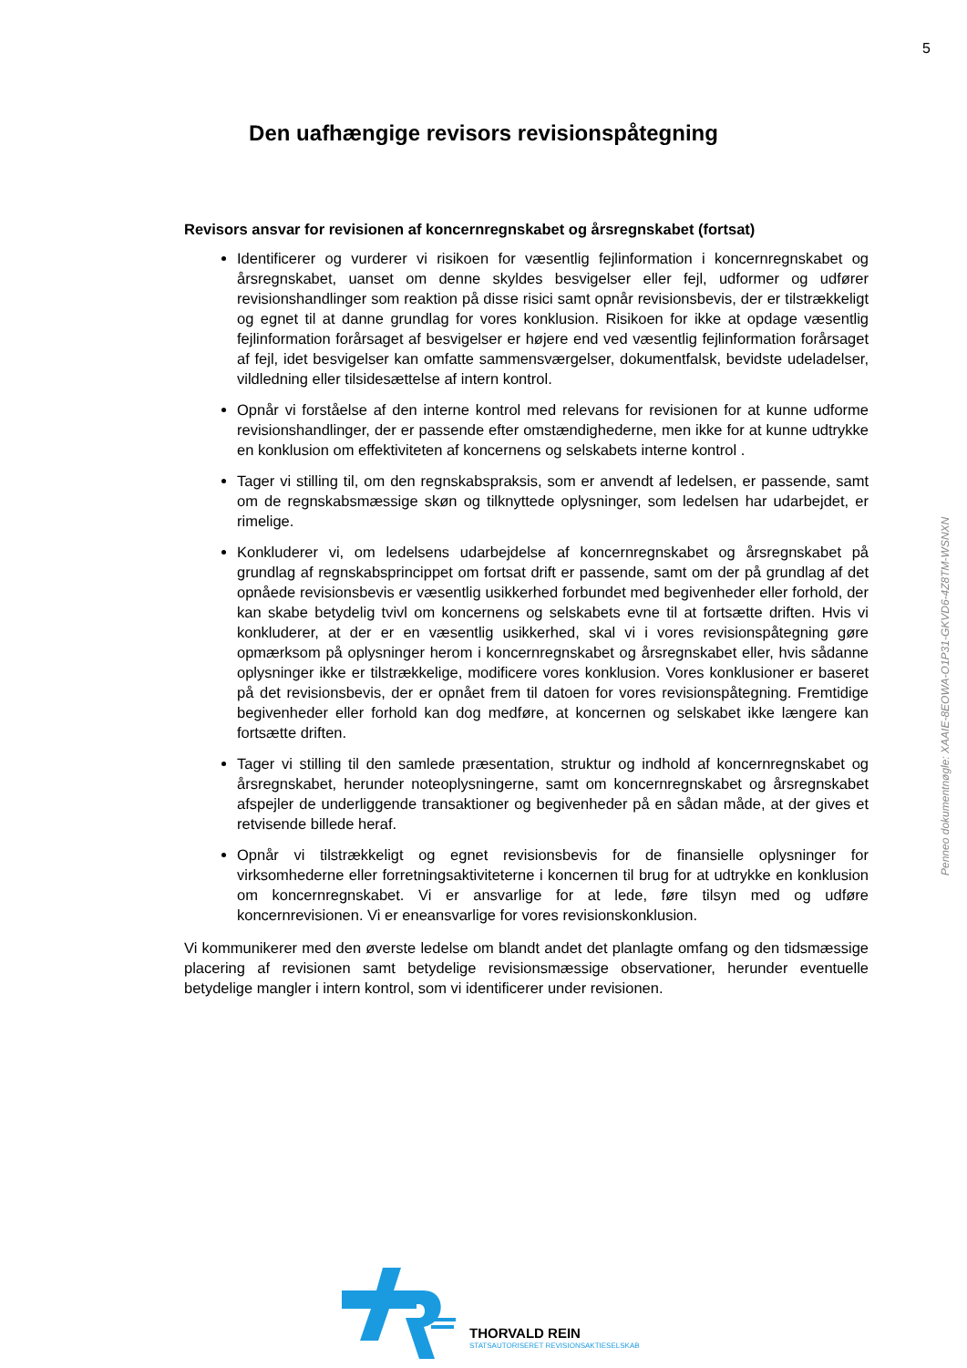5
Penneo dokumentnøgle: XAAIE-8EOWA-O1P31-GKVD6-4Z8TM-WSNXN
Den uafhængige revisors revisionspåtegning
Revisors ansvar for revisionen af koncernregnskabet og årsregnskabet (fortsat)
Identificerer og vurderer vi risikoen for væsentlig fejlinformation i koncernregnskabet og årsregnskabet, uanset om denne skyldes besvigelser eller fejl, udformer og udfører revisionshandlinger som reaktion på disse risici samt opnår revisionsbevis, der er tilstrækkeligt og egnet til at danne grundlag for vores konklusion. Risikoen for ikke at opdage væsentlig fejlinformation forårsaget af besvigelser er højere end ved væsentlig fejlinformation forårsaget af fejl, idet besvigelser kan omfatte sammensværgelser, dokumentfalsk, bevidste udeladelser, vildledning eller tilsidesættelse af intern kontrol.
Opnår vi forståelse af den interne kontrol med relevans for revisionen for at kunne udforme revisionshandlinger, der er passende efter omstændighederne, men ikke for at kunne udtrykke en konklusion om effektiviteten af koncernens og selskabets interne kontrol .
Tager vi stilling til, om den regnskabspraksis, som er anvendt af ledelsen, er passende, samt om de regnskabsmæssige skøn og tilknyttede oplysninger, som ledelsen har udarbejdet, er rimelige.
Konkluderer vi, om ledelsens udarbejdelse af koncernregnskabet og årsregnskabet på grundlag af regnskabsprincippet om fortsat drift er passende, samt om der på grundlag af det opnåede revisionsbevis er væsentlig usikkerhed forbundet med begivenheder eller forhold, der kan skabe betydelig tvivl om koncernens og selskabets evne til at fortsætte driften. Hvis vi konkluderer, at der er en væsentlig usikkerhed, skal vi i vores revisionspåtegning gøre opmærksom på oplysninger herom i koncernregnskabet og årsregnskabet eller, hvis sådanne oplysninger ikke er tilstrækkelige, modificere vores konklusion. Vores konklusioner er baseret på det revisionsbevis, der er opnået frem til datoen for vores revisionspåtegning. Fremtidige begivenheder eller forhold kan dog medføre, at koncernen og selskabet ikke længere kan fortsætte driften.
Tager vi stilling til den samlede præsentation, struktur og indhold af koncernregnskabet og årsregnskabet, herunder noteoplysningerne, samt om koncernregnskabet og årsregnskabet afspejler de underliggende transaktioner og begivenheder på en sådan måde, at der gives et retvisende billede heraf.
Opnår vi tilstrækkeligt og egnet revisionsbevis for de finansielle oplysninger for virksomhederne eller forretningsaktiviteterne i koncernen til brug for at udtrykke en konklusion om koncernregnskabet. Vi er ansvarlige for at lede, føre tilsyn med og udføre koncernrevisionen. Vi er eneansvarlige for vores revisionskonklusion.
Vi kommunikerer med den øverste ledelse om blandt andet det planlagte omfang og den tidsmæssige placering af revisionen samt betydelige revisionsmæssige observationer, herunder eventuelle betydelige mangler i intern kontrol, som vi identificerer under revisionen.
THORVALD REIN
STATSAUTORISERET REVISIONSAKTIESELSKAB